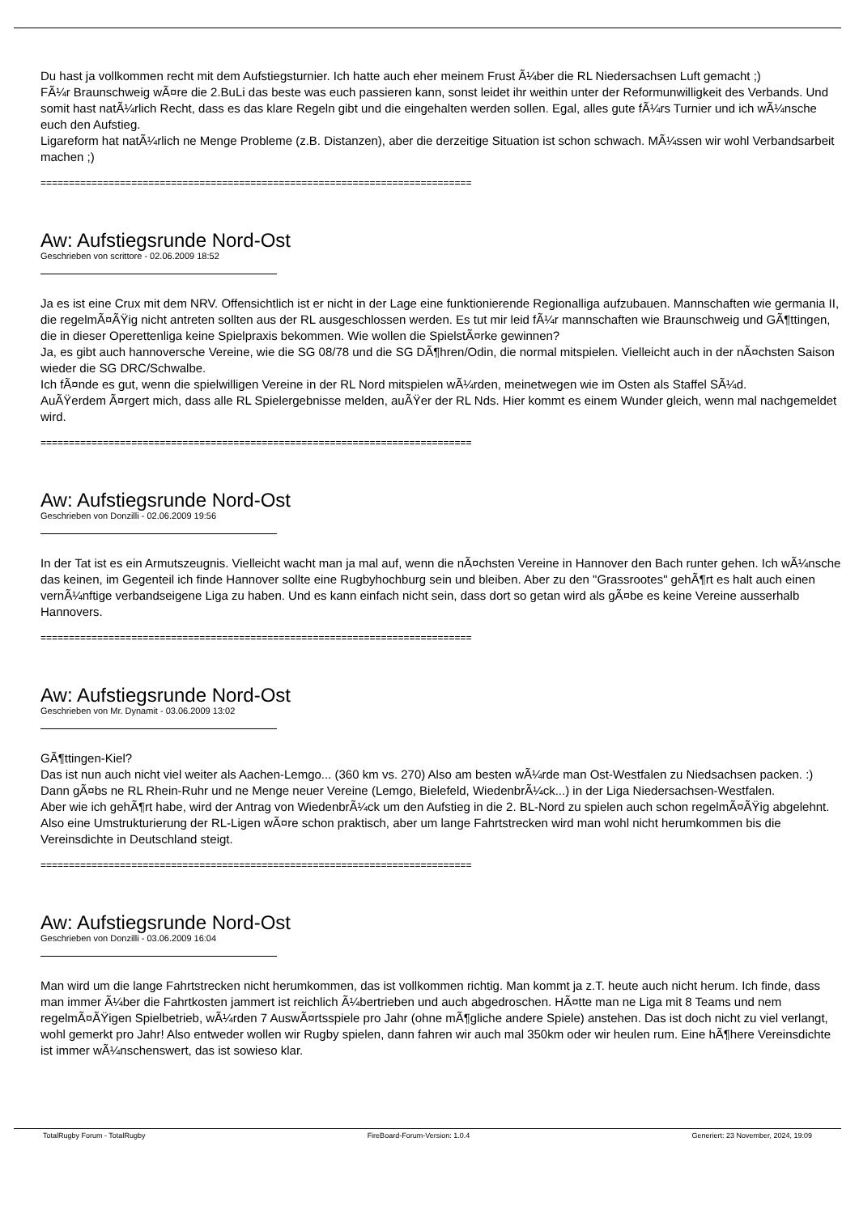Du hast ja vollkommen recht mit dem Aufstiegsturnier. Ich hatte auch eher meinem Frust Ã¼ber die RL Niedersachsen Luft gemacht ;)
FÃ¼r Braunschweig wÃ¤re die 2.BuLi das beste was euch passieren kann, sonst leidet ihr weithin unter der Reformunwilligkeit des Verbands. Und somit hast natÃ¼rlich Recht, dass es das klare Regeln gibt und die eingehalten werden sollen. Egal, alles gute fÃ¼rs Turnier und ich wÃ¼nsche euch den Aufstieg.
Ligareform hat natÃ¼rlich ne Menge Probleme (z.B. Distanzen), aber die derzeitige Situation ist schon schwach. MÃ¼ssen wir wohl Verbandsarbeit machen ;)
============================================================================
Aw: Aufstiegsrunde Nord-Ost
Geschrieben von scrittore - 02.06.2009 18:52
Ja es ist eine Crux mit dem NRV. Offensichtlich ist er nicht in der Lage eine funktionierende Regionalliga aufzubauen. Mannschaften wie germania II, die regelmÃ¤ÃŸig nicht antreten sollten aus der RL ausgeschlossen werden. Es tut mir leid fÃ¼r mannschaften wie Braunschweig und GÃ¶ttingen, die in dieser Operettenliga keine Spielpraxis bekommen. Wie wollen die SpielstÃ¤rke gewinnen?
Ja, es gibt auch hannoversche Vereine, wie die SG 08/78 und die SG DÃ¶hren/Odin, die normal mitspielen. Vielleicht auch in der nÃ¤chsten Saison wieder die SG DRC/Schwalbe.
Ich fÃ¤nde es gut, wenn die spielwilligen Vereine in der RL Nord mitspielen wÃ¼rden, meinetwegen wie im Osten als Staffel SÃ¼d.
AuÃŸerdem Ã¤rgert mich, dass alle RL Spielergebnisse melden, auÃŸer der RL Nds. Hier kommt es einem Wunder gleich, wenn mal nachgemeldet wird.
============================================================================
Aw: Aufstiegsrunde Nord-Ost
Geschrieben von Donzilli - 02.06.2009 19:56
In der Tat ist es ein Armutszeugnis. Vielleicht wacht man ja mal auf, wenn die nÃ¤chsten Vereine in Hannover den Bach runter gehen. Ich wÃ¼nsche das keinen, im Gegenteil ich finde Hannover sollte eine Rugbyhochburg sein und bleiben. Aber zu den "Grassrootes" gehÃ¶rt es halt auch einen vernÃ¼nftige verbandseigene Liga zu haben. Und es kann einfach nicht sein, dass dort so getan wird als gÃ¤be es keine Vereine ausserhalb Hannovers.
============================================================================
Aw: Aufstiegsrunde Nord-Ost
Geschrieben von Mr. Dynamit - 03.06.2009 13:02
GÃ¶ttingen-Kiel?
Das ist nun auch nicht viel weiter als Aachen-Lemgo... (360 km vs. 270) Also am besten wÃ¼rde man Ost-Westfalen zu Niedsachsen packen. :) Dann gÃ¤bs ne RL Rhein-Ruhr und ne Menge neuer Vereine (Lemgo, Bielefeld, WiedenbrÃ¼ck...) in der Liga Niedersachsen-Westfalen.
Aber wie ich gehÃ¶rt habe, wird der Antrag von WiedenbrÃ¼ck um den Aufstieg in die 2. BL-Nord zu spielen auch schon regelmÃ¤ÃŸig abgelehnt.
Also eine Umstrukturierung der RL-Ligen wÃ¤re schon praktisch, aber um lange Fahrtstrecken wird man wohl nicht herumkommen bis die Vereinsdichte in Deutschland steigt.
============================================================================
Aw: Aufstiegsrunde Nord-Ost
Geschrieben von Donzilli - 03.06.2009 16:04
Man wird um die lange Fahrtstrecken nicht herumkommen, das ist vollkommen richtig. Man kommt ja z.T. heute auch nicht herum. Ich finde, dass man immer Ã¼ber die Fahrtkosten jammert ist reichlich Ã¼bertrieben und auch abgedroschen. HÃ¤tte man ne Liga mit 8 Teams und nem regelmÃ¤ÃŸigen Spielbetrieb, wÃ¼rden 7 AuswÃ¤rtsspiele pro Jahr (ohne mÃ¶gliche andere Spiele) anstehen. Das ist doch nicht zu viel verlangt, wohl gemerkt pro Jahr! Also entweder wollen wir Rugby spielen, dann fahren wir auch mal 350km oder wir heulen rum. Eine hÃ¶here Vereinsdichte ist immer wÃ¼nschenswert, das ist sowieso klar.
TotalRugby Forum - TotalRugby FireBoard-Forum-Version: 1.0.4 Generiert: 23 November, 2024, 19:09